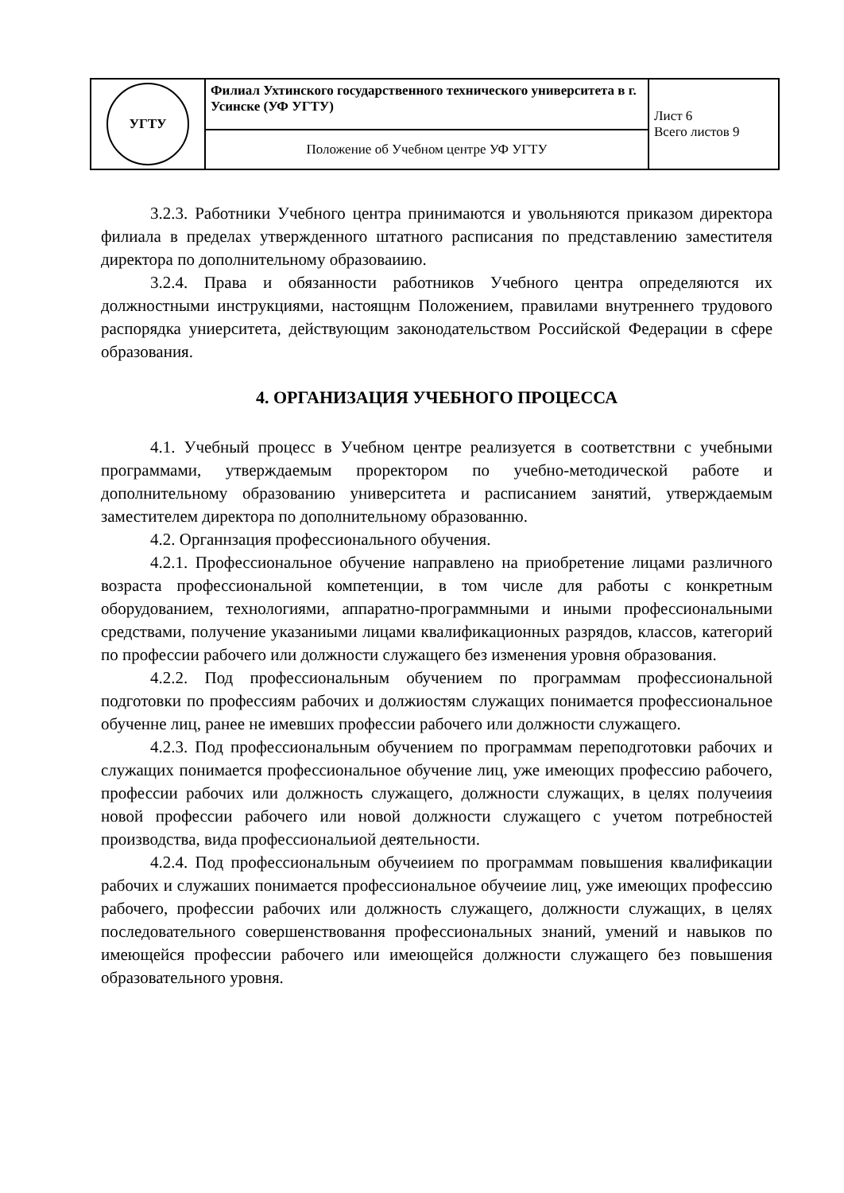| УГТУ | Филиал Ухтинского государственного технического университета в г. Усинске (УФ УГТУ) | Лист 6 Всего листов 9 |
| | Положение об Учебном центре УФ УГТУ | |
3.2.3. Работники Учебного центра принимаются и увольняются приказом директора филиала в пределах утвержденного штатного расписания по представлению заместителя директора по дополнительному образоваиию.
3.2.4. Права и обязанности работников Учебного центра определяются их должностными инструкциями, настоящнм Положением, правилами внутреннего трудового распорядка униерситета, действующим законодательством Российской Федерации в сфере образования.
4. ОРГАНИЗАЦИЯ УЧЕБНОГО ПРОЦЕССА
4.1. Учебный процесс в Учебном центре реализуется в соответствни с учебными программами, утверждаемым проректором по учебно-методической работе и дополнительному образованию университета и расписанием занятий, утверждаемым заместителем директора по дополнительному образованню.
4.2. Органнзация профессионального обучения.
4.2.1. Профессиональное обучение направлено на приобретение лицами различного возраста профессиональной компетенции, в том числе для работы с конкретным оборудованием, технологиями, аппаратно-программными и иными профессиональными средствами, получение указаниыми лицами квалификационных разрядов, классов, категорий по профессии рабочего или должности служащего без изменения уровня образования.
4.2.2. Под профессиональным обучением по программам профессиональной подготовки по профессиям рабочих и должиостям служащих понимается профессиональное обученне лиц, ранее не имевших профессии рабочего или должности служащего.
4.2.3. Под профессиональным обучением по программам переподготовки рабочих и служащих понимается профессиональное обучение лиц, уже имеющих профессию рабочего, профессии рабочих или должность служащего, должности служащих, в целях получеиия новой профессии рабочего или новой должности служащего с учетом потребностей производства, вида профессиональиой деятельности.
4.2.4. Под профессиональным обучеиием по программам повышения квалификации рабочих и служаших понимается профессиональное обучеиие лиц, уже имеющих профессию рабочего, профессии рабочих или должность служащего, должности служащих, в целях последовательного совершенствовання профессиональных знаний, умений и навыков по имеющейся профессии рабочего или имеющейся должности служащего без повышения образовательного уровня.